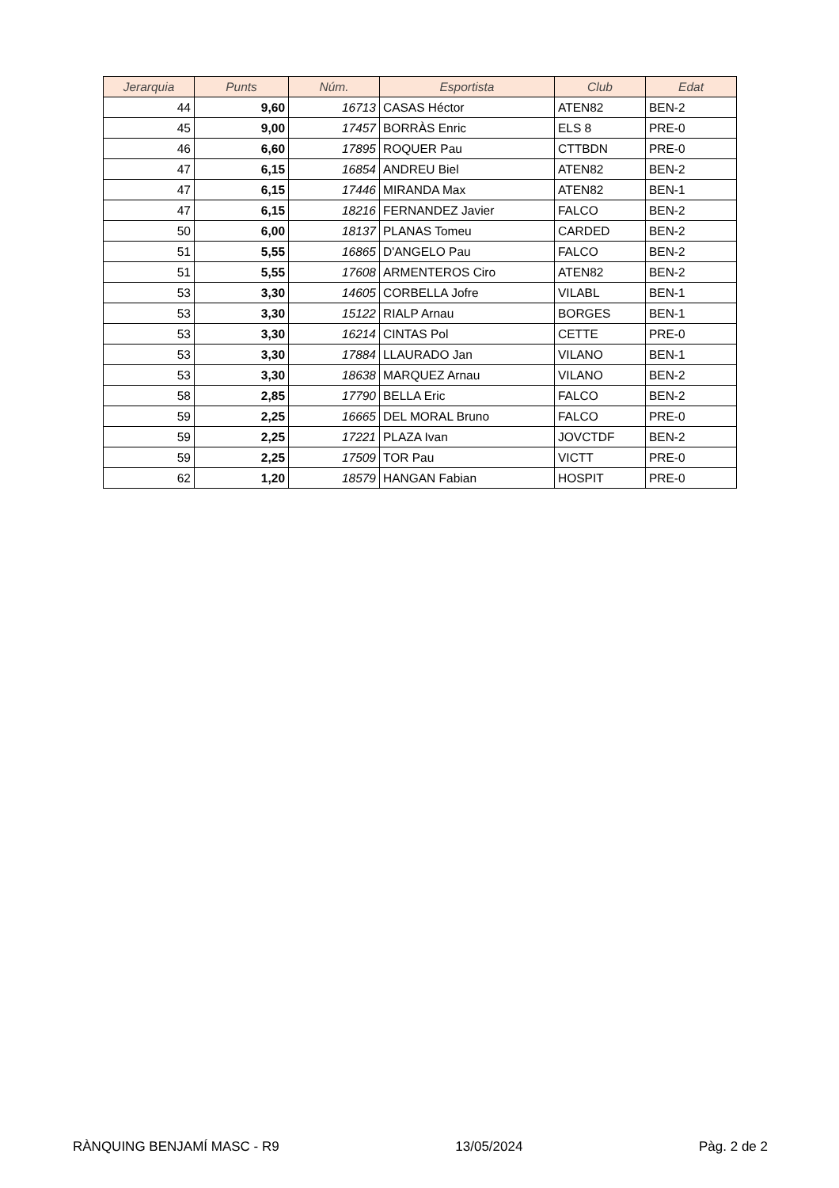| Jerarquia | Punts | Núm. | Esportista | Club | Edat |
| --- | --- | --- | --- | --- | --- |
| 44 | 9,60 | 16713 | CASAS Héctor | ATEN82 | BEN-2 |
| 45 | 9,00 | 17457 | BORRÀS Enric | ELS 8 | PRE-0 |
| 46 | 6,60 | 17895 | ROQUER Pau | CTTBDN | PRE-0 |
| 47 | 6,15 | 16854 | ANDREU Biel | ATEN82 | BEN-2 |
| 47 | 6,15 | 17446 | MIRANDA Max | ATEN82 | BEN-1 |
| 47 | 6,15 | 18216 | FERNANDEZ Javier | FALCO | BEN-2 |
| 50 | 6,00 | 18137 | PLANAS Tomeu | CARDED | BEN-2 |
| 51 | 5,55 | 16865 | D'ANGELO Pau | FALCO | BEN-2 |
| 51 | 5,55 | 17608 | ARMENTEROS Ciro | ATEN82 | BEN-2 |
| 53 | 3,30 | 14605 | CORBELLA Jofre | VILABL | BEN-1 |
| 53 | 3,30 | 15122 | RIALP Arnau | BORGES | BEN-1 |
| 53 | 3,30 | 16214 | CINTAS Pol | CETTE | PRE-0 |
| 53 | 3,30 | 17884 | LLAURADO Jan | VILANO | BEN-1 |
| 53 | 3,30 | 18638 | MARQUEZ Arnau | VILANO | BEN-2 |
| 58 | 2,85 | 17790 | BELLA Eric | FALCO | BEN-2 |
| 59 | 2,25 | 16665 | DEL MORAL Bruno | FALCO | PRE-0 |
| 59 | 2,25 | 17221 | PLAZA Ivan | JOVCTDF | BEN-2 |
| 59 | 2,25 | 17509 | TOR Pau | VICTT | PRE-0 |
| 62 | 1,20 | 18579 | HANGAN Fabian | HOSPIT | PRE-0 |
RÀNQUING BENJAMÍ MASC - R9 13/05/2024 Pàg. 2 de 2